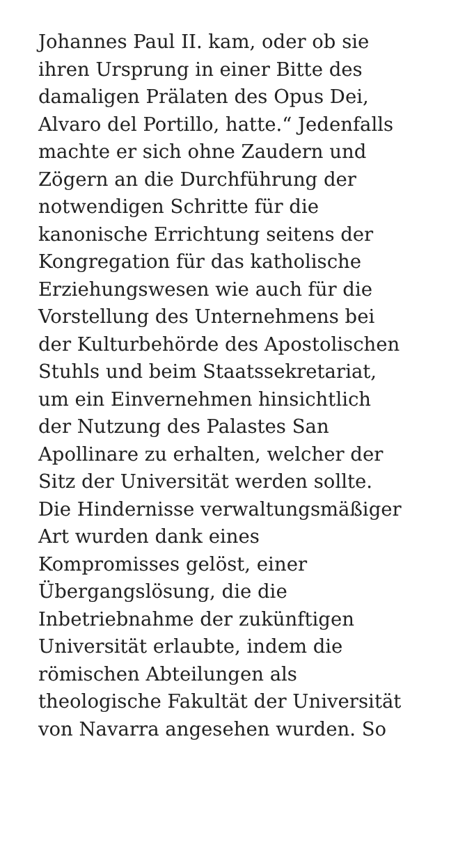Johannes Paul II. kam, oder ob sie
ihren Ursprung in einer Bitte des
damaligen Prälaten des Opus Dei,
Alvaro del Portillo, hatte.“ Jedenfalls
machte er sich ohne Zaudern und
Zögern an die Durchführung der
notwendigen Schritte für die
kanonische Errichtung seitens der
Kongregation für das katholische
Erziehungswesen wie auch für die
Vorstellung des Unternehmens bei
der Kulturbehörde des Apostolischen
Stuhls und beim Staatssekretariat,
um ein Einvernehmen hinsichtlich
der Nutzung des Palastes San
Apollinare zu erhalten, welcher der
Sitz der Universität werden sollte.
Die Hindernisse verwaltungsmäßiger
Art wurden dank eines
Kompromisses gelöst, einer
Übergangslösung, die die
Inbetriebnahme der zukünftigen
Universität erlaubte, indem die
römischen Abteilungen als
theologische Fakultät der Universität
von Navarra angesehen wurden. So